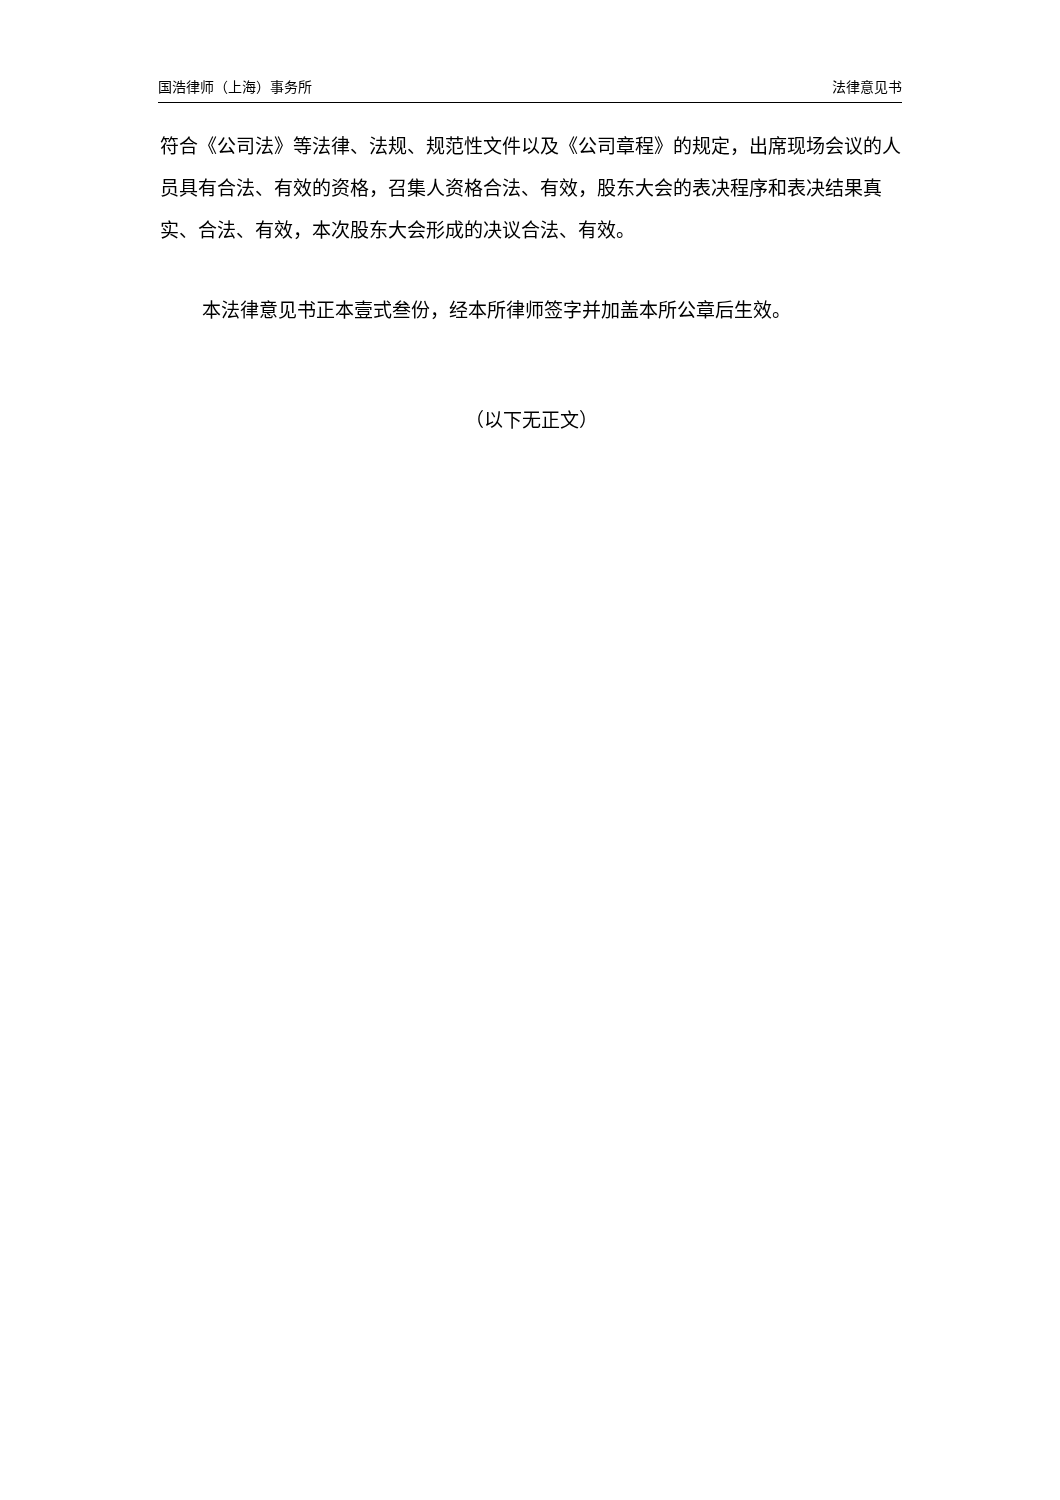国浩律师（上海）事务所 法律意见书
符合《公司法》等法律、法规、规范性文件以及《公司章程》的规定，出席现场会议的人员具有合法、有效的资格，召集人资格合法、有效，股东大会的表决程序和表决结果真实、合法、有效，本次股东大会形成的决议合法、有效。
本法律意见书正本壹式叁份，经本所律师签字并加盖本所公章后生效。
（以下无正文）